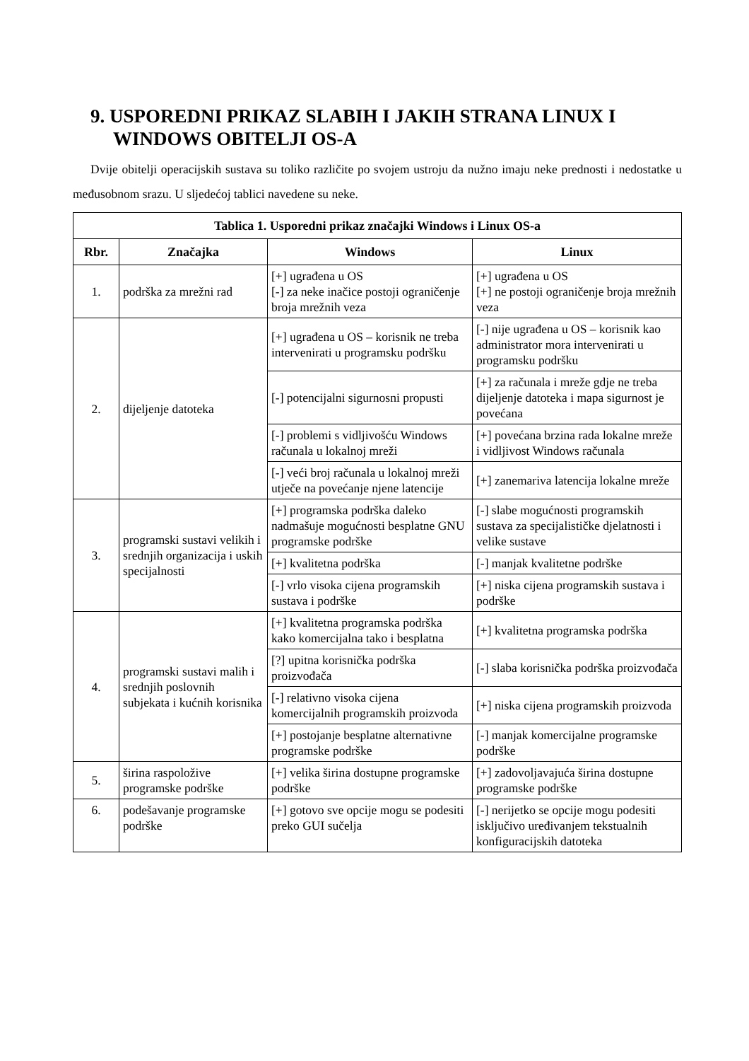9. USPOREDNI PRIKAZ SLABIH I JAKIH STRANA LINUX I WINDOWS OBITELJI OS-A
Dvije obitelji operacijskih sustava su toliko različite po svojem ustroju da nužno imaju neke prednosti i nedostatke u međusobnom srazu. U sljedećoj tablici navedene su neke.
| Tablica 1. Usporedni prikaz značajki Windows i Linux OS-a | | | |
| --- | --- | --- | --- |
| Rbr. | Značajka | Windows | Linux |
| 1. | podrška za mrežni rad | [+] ugrađena u OS [-] za neke inačice postoji ograničenje broja mrežnih veza | [+] ugrađena u OS [+] ne postoji ograničenje broja mrežnih veza |
| 2. | dijeljenje datoteka | [+] ugrađena u OS – korisnik ne treba intervenirati u programsku podršku | [-] nije ugrađena u OS – korisnik kao administrator mora intervenirati u programsku podršku |
| | | [-] potencijalni sigurnosni propusti | [+] za računala i mreže gdje ne treba dijeljenje datoteka i mapa sigurnost je povećana |
| | | [-] problemi s vidljivošću Windows računala u lokalnoj mreži | [+] povećana brzina rada lokalne mreže i vidljivost Windows računala |
| | | [-] veći broj računala u lokalnoj mreži utječe na povećanje njene latencije | [+] zanemariva latencija lokalne mreže |
| 3. | programski sustavi velikih i srednjih organizacija i uskih specijalnosti | [+] programska podrška daleko nadmašuje mogućnosti besplatne GNU programske podrške | [-] slabe mogućnosti programskih sustava za specijalističke djelatnosti i velike sustave |
| | | [+] kvalitetna podrška | [-] manjak kvalitetne podrške |
| | | [-] vrlo visoka cijena programskih sustava i podrške | [+] niska cijena programskih sustava i podrške |
| 4. | programski sustavi malih i srednjih poslovnih subjekata i kućnih korisnika | [+] kvalitetna programska podrška kako komercijalna tako i besplatna | [+] kvalitetna programska podrška |
| | | [?] upitna korisnička podrška proizvođača | [-] slaba korisnička podrška proizvođača |
| | | [-] relativno visoka cijena komercijalnih programskih proizvoda | [+] niska cijena programskih proizvoda |
| | | [+] postojanje besplatne alternativne programske podrške | [-] manjak komercijalne programske podrške |
| 5. | širina raspoložive programske podrške | [+] velika širina dostupne programske podrške | [+] zadovoljavajuća širina dostupne programske podrške |
| 6. | podešavanje programske podrške | [+] gotovo sve opcije mogu se podesiti preko GUI sučelja | [-] nerijetko se opcije mogu podesiti isključivo uređivanjem tekstualnih konfiguracijskih datoteka |